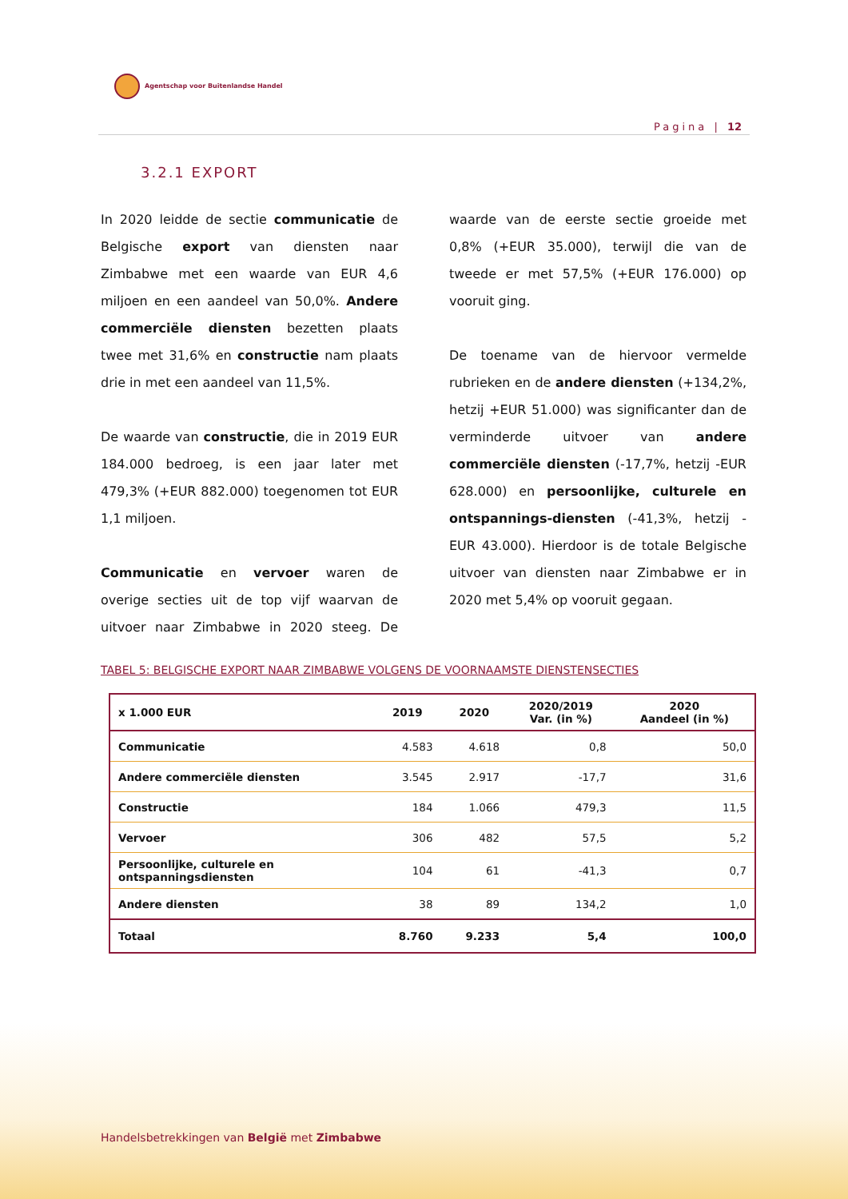Agentschap voor Buitenlandse Handel
Pagina | 12
3.2.1 EXPORT
In 2020 leidde de sectie communicatie de Belgische export van diensten naar Zimbabwe met een waarde van EUR 4,6 miljoen en een aandeel van 50,0%. Andere commerciële diensten bezetten plaats twee met 31,6% en constructie nam plaats drie in met een aandeel van 11,5%.
De waarde van constructie, die in 2019 EUR 184.000 bedroeg, is een jaar later met 479,3% (+EUR 882.000) toegenomen tot EUR 1,1 miljoen.
Communicatie en vervoer waren de overige secties uit de top vijf waarvan de uitvoer naar Zimbabwe in 2020 steeg. De waarde van de eerste sectie groeide met 0,8% (+EUR 35.000), terwijl die van de tweede er met 57,5% (+EUR 176.000) op vooruit ging.
De toename van de hiervoor vermelde rubrieken en de andere diensten (+134,2%, hetzij +EUR 51.000) was significanter dan de verminderde uitvoer van andere commerciële diensten (-17,7%, hetzij -EUR 628.000) en persoonlijke, culturele en ontspannings-diensten (-41,3%, hetzij -EUR 43.000). Hierdoor is de totale Belgische uitvoer van diensten naar Zimbabwe er in 2020 met 5,4% op vooruit gegaan.
TABEL 5: BELGISCHE EXPORT NAAR ZIMBABWE VOLGENS DE VOORNAAMSTE DIENSTENSECTIES
| x 1.000 EUR | 2019 | 2020 | 2020/2019 Var. (in %) | 2020 Aandeel (in %) |
| --- | --- | --- | --- | --- |
| Communicatie | 4.583 | 4.618 | 0,8 | 50,0 |
| Andere commerciële diensten | 3.545 | 2.917 | -17,7 | 31,6 |
| Constructie | 184 | 1.066 | 479,3 | 11,5 |
| Vervoer | 306 | 482 | 57,5 | 5,2 |
| Persoonlijke, culturele en ontspanningsdiensten | 104 | 61 | -41,3 | 0,7 |
| Andere diensten | 38 | 89 | 134,2 | 1,0 |
| Totaal | 8.760 | 9.233 | 5,4 | 100,0 |
Handelsbetrekkingen van België met Zimbabwe